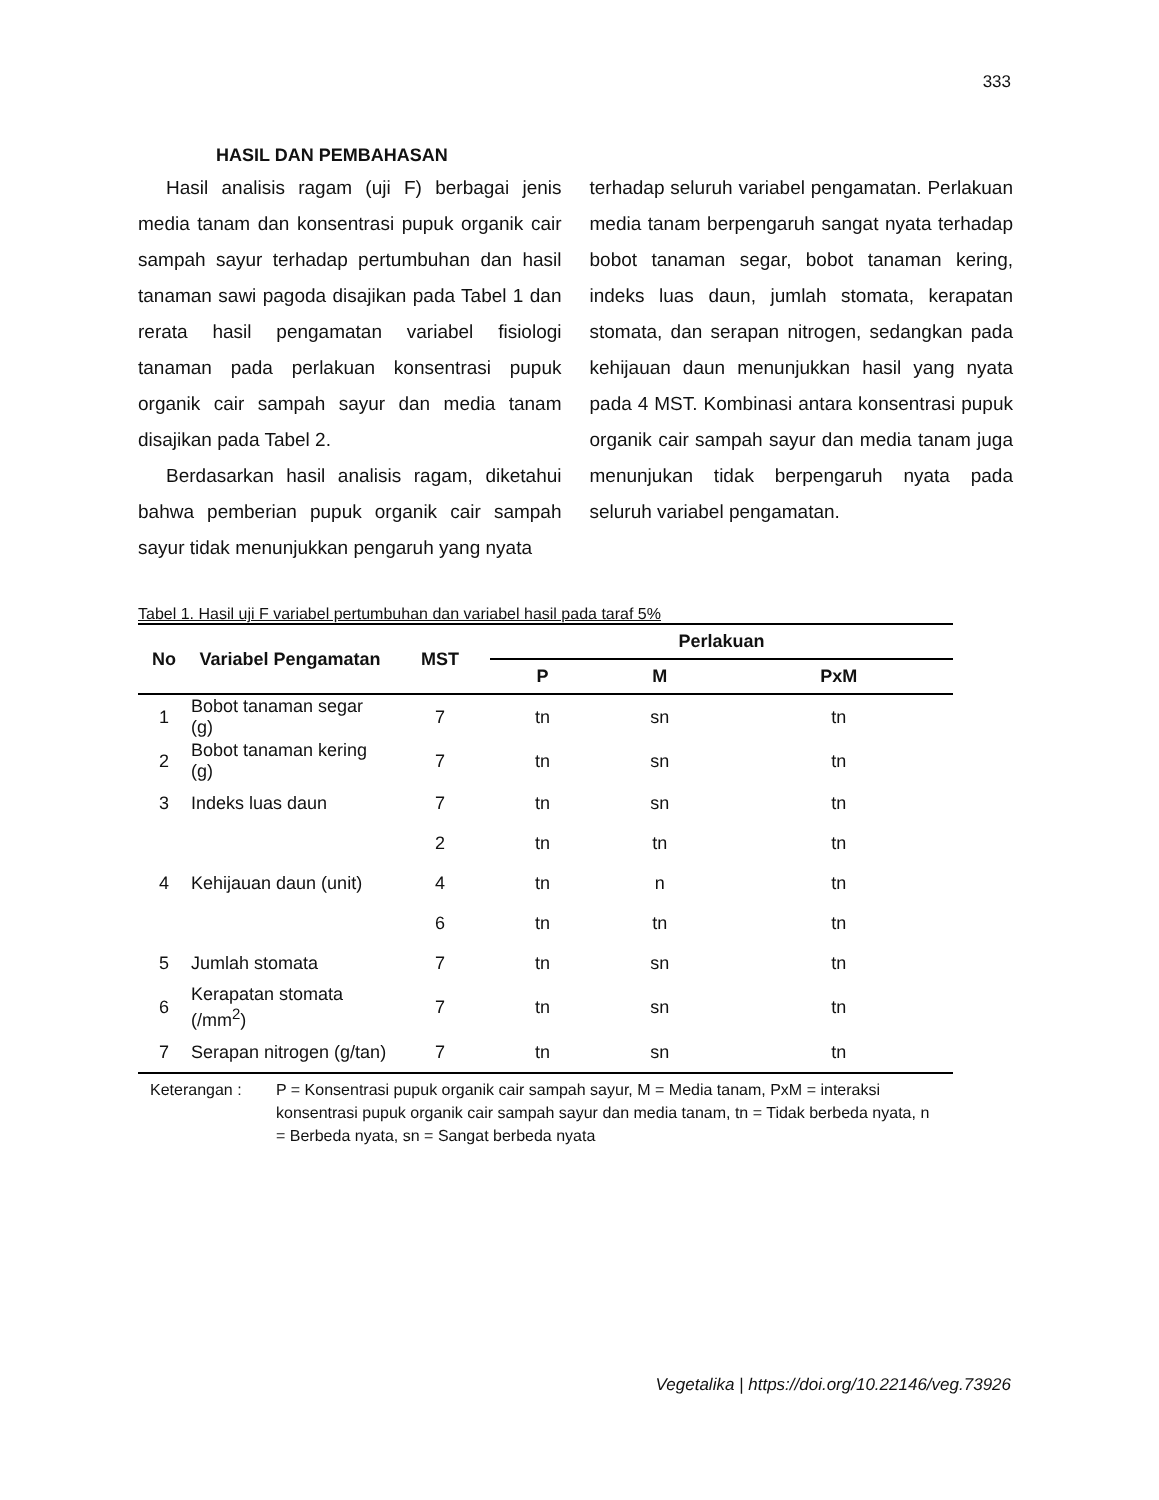333
HASIL DAN PEMBAHASAN
Hasil analisis ragam (uji F) berbagai jenis media tanam dan konsentrasi pupuk organik cair sampah sayur terhadap pertumbuhan dan hasil tanaman sawi pagoda disajikan pada Tabel 1 dan rerata hasil pengamatan variabel fisiologi tanaman pada perlakuan konsentrasi pupuk organik cair sampah sayur dan media tanam disajikan pada Tabel 2.
Berdasarkan hasil analisis ragam, diketahui bahwa pemberian pupuk organik cair sampah sayur tidak menunjukkan pengaruh yang nyata
terhadap seluruh variabel pengamatan. Perlakuan media tanam berpengaruh sangat nyata terhadap bobot tanaman segar, bobot tanaman kering, indeks luas daun, jumlah stomata, kerapatan stomata, dan serapan nitrogen, sedangkan pada kehijauan daun menunjukkan hasil yang nyata pada 4 MST. Kombinasi antara konsentrasi pupuk organik cair sampah sayur dan media tanam juga menunjukan tidak berpengaruh nyata pada seluruh variabel pengamatan.
Tabel 1. Hasil uji F variabel pertumbuhan dan variabel hasil pada taraf 5%
| No | Variabel Pengamatan | MST | Perlakuan | | |
| --- | --- | --- | --- | --- | --- |
| | | | P | M | PxM |
| 1 | Bobot tanaman segar (g) | 7 | tn | sn | tn |
| 2 | Bobot tanaman kering (g) | 7 | tn | sn | tn |
| 3 | Indeks luas daun | 7 | tn | sn | tn |
| | | 2 | tn | tn | tn |
| 4 | Kehijauan daun (unit) | 4 | tn | n | tn |
| | | 6 | tn | tn | tn |
| 5 | Jumlah stomata | 7 | tn | sn | tn |
| 6 | Kerapatan stomata (/mm<sup>2</sup>) | 7 | tn | sn | tn |
| 7 | Serapan nitrogen (g/tan) | 7 | tn | sn | tn |
Keterangan : P = Konsentrasi pupuk organik cair sampah sayur, M = Media tanam, PxM = interaksi konsentrasi pupuk organik cair sampah sayur dan media tanam, tn = Tidak berbeda nyata, n = Berbeda nyata, sn = Sangat berbeda nyata
Vegetalika | https://doi.org/10.22146/veg.73926